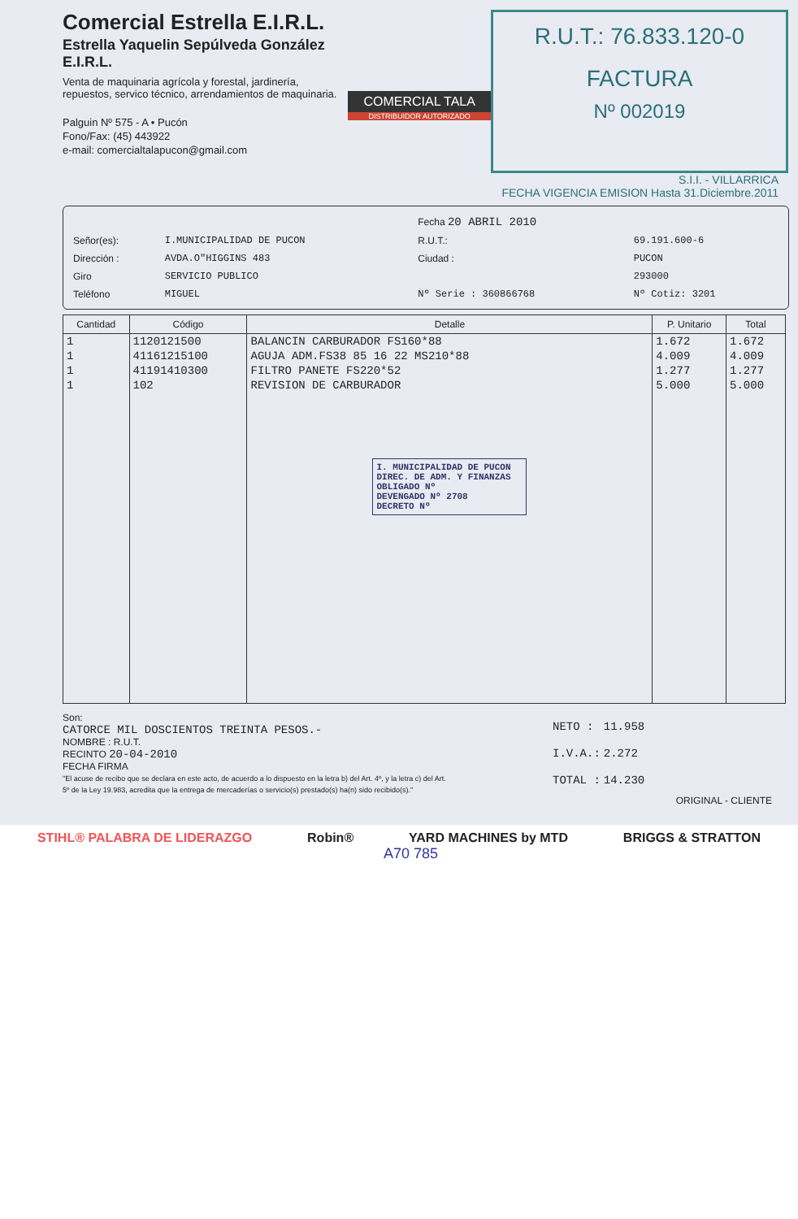Comercial Estrella E.I.R.L.
Estrella Yaquelin Sepúlveda González E.I.R.L.
Venta de maquinaria agrícola y forestal, jardinería, repuestos, servico técnico, arrendamientos de maquinaria.
Palguin Nº 575 - A • Pucón
Fono/Fax: (45) 443922
e-mail: comercialtalapucon@gmail.com
COMERCIAL TALA
DISTRIBUIDOR AUTORIZADO
R.U.T.: 76.833.120-0
FACTURA
Nº 002019
S.I.I. - VILLARRICA
FECHA VIGENCIA EMISION Hasta 31.Diciembre.2011
| | | Fecha 20 ABRIL 2010 | |
| Señor(es): | I.MUNICIPALIDAD DE PUCON | R.U.T.: | 69.191.600-6 |
| Dirección : | AVDA.O"HIGGINS 483 | Ciudad : | PUCON |
| Giro | SERVICIO PUBLICO | | 293000 |
| Teléfono | MIGUEL | Nº Serie : 360866768 | Nº Cotiz: 3201 |
| Cantidad | Código | Detalle | P. Unitario | Total |
| --- | --- | --- | --- | --- |
| 1 | 1120121500 | BALANCIN CARBURADOR FS160*88 | 1.672 | 1.672 |
| 1 | 41161215100 | AGUJA ADM.FS38 85 16 22 MS210*88 | 4.009 | 4.009 |
| 1 | 41191410300 | FILTRO PANETE FS220*52 | 1.277 | 1.277 |
| 1 | 102 | REVISION DE CARBURADOR | 5.000 | 5.000 |
| | | I. MUNICIPALIDAD DE PUCON DIREC. DE ADM. Y FINANZAS OBLIGADO Nº DEVENGADO Nº 2708 DECRETO Nº | | |
Son:
CATORCE MIL DOSCIENTOS TREINTA PESOS.-
NOMBRE : R.U.T.
RECINTO 20-04-2010
FECHA FIRMA
"El acuse de recibo que se declara en este acto, de acuerdo a lo dispuesto en la letra b) del Art. 4º, y la letra c) del Art. 5º de la Ley 19.983, acredita que la entrega de mercaderías o servicio(s) prestado(s) ha(n) sido recibido(s)."
| NETO : | 11.958 |
| I.V.A.: | 2.272 |
| TOTAL : | 14.230 |
ORIGINAL - CLIENTE
STIHL® PALABRA DE LIDERAZGO Robin® YARD MACHINES by MTD BRIGGS & STRATTON
A70 785